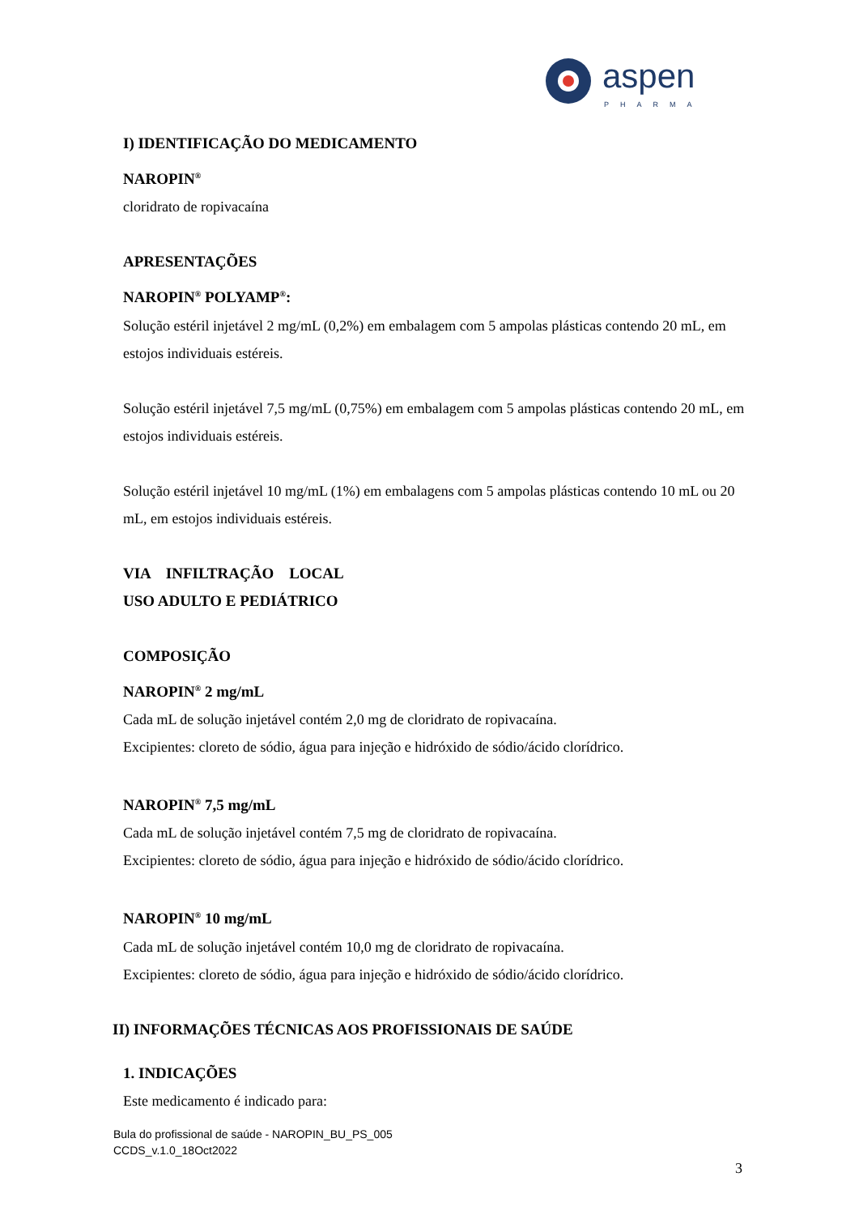aspen
PHARMA
I) IDENTIFICAÇÃO DO MEDICAMENTO
NAROPIN<sup>®</sup>
cloridrato de ropivacaína
APRESENTAÇÕES
NAROPIN<sup>®</sup> POLYAMP<sup>®</sup>:
Solução estéril injetável 2 mg/mL (0,2%) em embalagem com 5 ampolas plásticas contendo 20 mL, em estojos individuais estéreis.
Solução estéril injetável 7,5 mg/mL (0,75%) em embalagem com 5 ampolas plásticas contendo 20 mL, em estojos individuais estéreis.
Solução estéril injetável 10 mg/mL (1%) em embalagens com 5 ampolas plásticas contendo 10 mL ou 20 mL, em estojos individuais estéreis.
VIA INFILTRAÇÃO LOCAL
USO ADULTO E PEDIÁTRICO
COMPOSIÇÃO
NAROPIN<sup>®</sup> 2 mg/mL
Cada mL de solução injetável contém 2,0 mg de cloridrato de ropivacaína.
Excipientes: cloreto de sódio, água para injeção e hidróxido de sódio/ácido clorídrico.
NAROPIN<sup>®</sup> 7,5 mg/mL
Cada mL de solução injetável contém 7,5 mg de cloridrato de ropivacaína.
Excipientes: cloreto de sódio, água para injeção e hidróxido de sódio/ácido clorídrico.
NAROPIN<sup>®</sup> 10 mg/mL
Cada mL de solução injetável contém 10,0 mg de cloridrato de ropivacaína.
Excipientes: cloreto de sódio, água para injeção e hidróxido de sódio/ácido clorídrico.
II) INFORMAÇÕES TÉCNICAS AOS PROFISSIONAIS DE SAÚDE
1. INDICAÇÕES
Este medicamento é indicado para:
Bula do profissional de saúde - NAROPIN_BU_PS_005
CCDS_v.1.0_18Oct2022
3